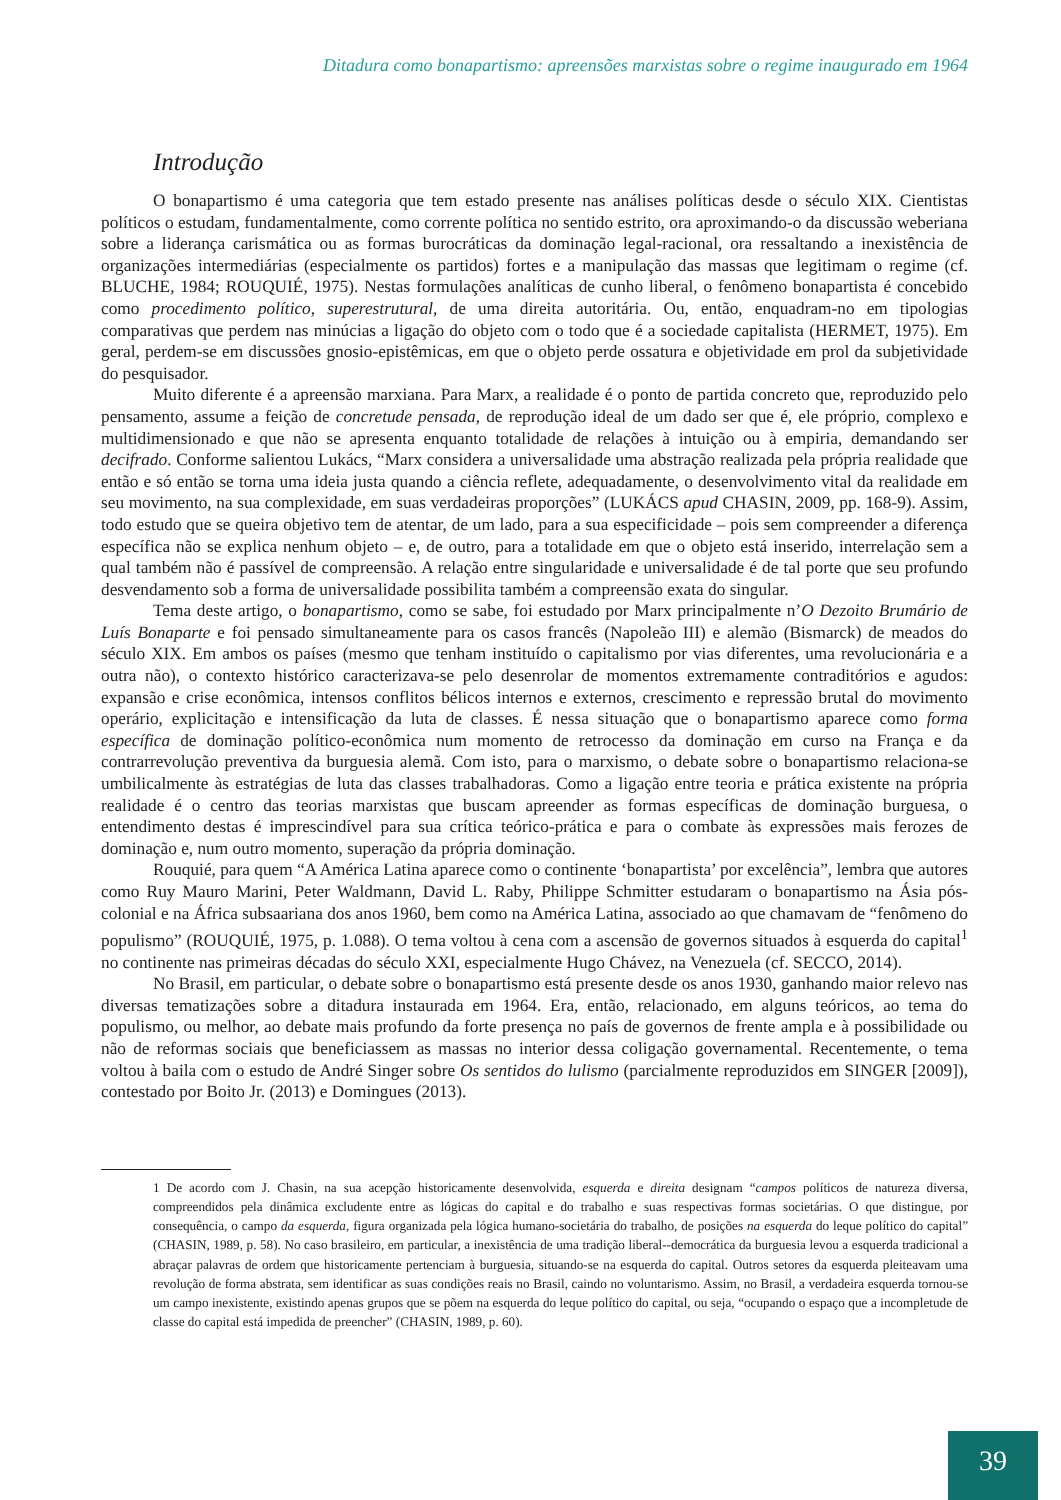Ditadura como bonapartismo: apreensões marxistas sobre o regime inaugurado em 1964
Introdução
O bonapartismo é uma categoria que tem estado presente nas análises políticas desde o século XIX. Cientistas políticos o estudam, fundamentalmente, como corrente política no sentido estrito, ora aproximando-o da discussão weberiana sobre a liderança carismática ou as formas burocráticas da dominação legal-racional, ora ressaltando a inexistência de organizações intermediárias (especialmente os partidos) fortes e a manipulação das massas que legitimam o regime (cf. BLUCHE, 1984; ROUQUIÉ, 1975). Nestas formulações analíticas de cunho liberal, o fenômeno bonapartista é concebido como procedimento político, superestrutural, de uma direita autoritária. Ou, então, enquadram-no em tipologias comparativas que perdem nas minúcias a ligação do objeto com o todo que é a sociedade capitalista (HERMET, 1975). Em geral, perdem-se em discussões gnosio-epistêmicas, em que o objeto perde ossatura e objetividade em prol da subjetividade do pesquisador.
Muito diferente é a apreensão marxiana. Para Marx, a realidade é o ponto de partida concreto que, reproduzido pelo pensamento, assume a feição de concretude pensada, de reprodução ideal de um dado ser que é, ele próprio, complexo e multidimensionado e que não se apresenta enquanto totalidade de relações à intuição ou à empiria, demandando ser decifrado. Conforme salientou Lukács, “Marx considera a universalidade uma abstração realizada pela própria realidade que então e só então se torna uma ideia justa quando a ciência reflete, adequadamente, o desenvolvimento vital da realidade em seu movimento, na sua complexidade, em suas verdadeiras proporções” (LUKÁCS apud CHASIN, 2009, pp. 168-9). Assim, todo estudo que se queira objetivo tem de atentar, de um lado, para a sua especificidade – pois sem compreender a diferença específica não se explica nenhum objeto – e, de outro, para a totalidade em que o objeto está inserido, interrelação sem a qual também não é passível de compreensão. A relação entre singularidade e universalidade é de tal porte que seu profundo desvendamento sob a forma de universalidade possibilita também a compreensão exata do singular.
Tema deste artigo, o bonapartismo, como se sabe, foi estudado por Marx principalmente n’O Dezoito Brumário de Luís Bonaparte e foi pensado simultaneamente para os casos francês (Napoleão III) e alemão (Bismarck) de meados do século XIX. Em ambos os países (mesmo que tenham instituído o capitalismo por vias diferentes, uma revolucionária e a outra não), o contexto histórico caracterizava-se pelo desenrolar de momentos extremamente contraditórios e agudos: expansão e crise econômica, intensos conflitos bélicos internos e externos, crescimento e repressão brutal do movimento operário, explicitação e intensificação da luta de classes. É nessa situação que o bonapartismo aparece como forma específica de dominação político-econômica num momento de retrocesso da dominação em curso na França e da contrarrevolução preventiva da burguesia alemã. Com isto, para o marxismo, o debate sobre o bonapartismo relaciona-se umbilicalmente às estratégias de luta das classes trabalhadoras. Como a ligação entre teoria e prática existente na própria realidade é o centro das teorias marxistas que buscam apreender as formas específicas de dominação burguesa, o entendimento destas é imprescindível para sua crítica teórico-prática e para o combate às expressões mais ferozes de dominação e, num outro momento, superação da própria dominação.
Rouquié, para quem “A América Latina aparece como o continente ‘bonapartista’ por excelência”, lembra que autores como Ruy Mauro Marini, Peter Waldmann, David L. Raby, Philippe Schmitter estudaram o bonapartismo na Ásia pós-colonial e na África subsaariana dos anos 1960, bem como na América Latina, associado ao que chamavam de “fenômeno do populismo” (ROUQUIÉ, 1975, p. 1.088). O tema voltou à cena com a ascensão de governos situados à esquerda do capital<sup>1</sup> no continente nas primeiras décadas do século XXI, especialmente Hugo Chávez, na Venezuela (cf. SECCO, 2014).
No Brasil, em particular, o debate sobre o bonapartismo está presente desde os anos 1930, ganhando maior relevo nas diversas tematizações sobre a ditadura instaurada em 1964. Era, então, relacionado, em alguns teóricos, ao tema do populismo, ou melhor, ao debate mais profundo da forte presença no país de governos de frente ampla e à possibilidade ou não de reformas sociais que beneficiassem as massas no interior dessa coligação governamental. Recentemente, o tema voltou à baila com o estudo de André Singer sobre Os sentidos do lulismo (parcialmente reproduzidos em SINGER [2009]), contestado por Boito Jr. (2013) e Domingues (2013).
1 De acordo com J. Chasin, na sua acepção historicamente desenvolvida, esquerda e direita designam “campos políticos de natureza diversa, compreendidos pela dinâmica excludente entre as lógicas do capital e do trabalho e suas respectivas formas societárias. O que distingue, por consequência, o campo da esquerda, figura organizada pela lógica humano-societária do trabalho, de posições na esquerda do leque político do capital” (CHASIN, 1989, p. 58). No caso brasileiro, em particular, a inexistência de uma tradição liberal--democrática da burguesia levou a esquerda tradicional a abraçar palavras de ordem que historicamente pertenciam à burguesia, situando-se na esquerda do capital. Outros setores da esquerda pleiteavam uma revolução de forma abstrata, sem identificar as suas condições reais no Brasil, caindo no voluntarismo. Assim, no Brasil, a verdadeira esquerda tornou-se um campo inexistente, existindo apenas grupos que se põem na esquerda do leque político do capital, ou seja, “ocupando o espaço que a incompletude de classe do capital está impedida de preencher” (CHASIN, 1989, p. 60).
39